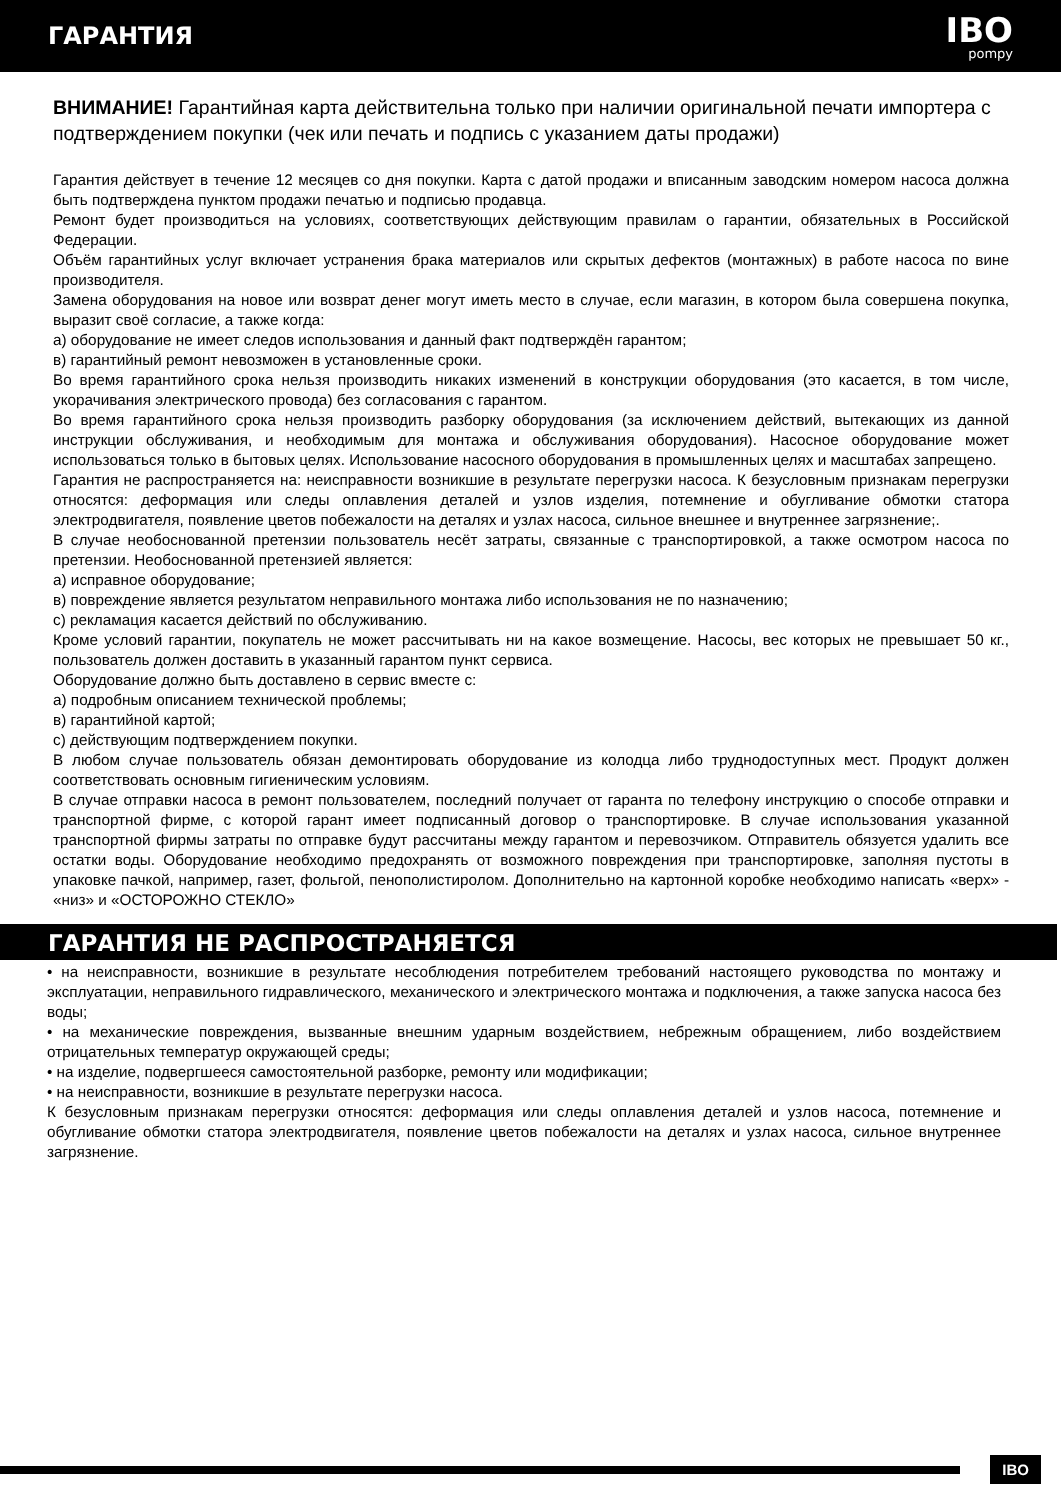ГАРАНТИЯ
IBO
pompy
ВНИМАНИЕ! Гарантийная карта действительна только при наличии оригинальной печати импортера с подтверждением покупки (чек или печать и подпись с указанием даты продажи)
Гарантия действует в течение 12 месяцев со дня покупки. Карта с датой продажи и вписанным заводским номером насоса должна быть подтверждена пунктом продажи печатью и подписью продавца.
Ремонт будет производиться на условиях, соответствующих действующим правилам о гарантии, обязательных в Российской Федерации.
Объём гарантийных услуг включает устранения брака материалов или скрытых дефектов (монтажных) в работе насоса по вине производителя.
Замена оборудования на новое или возврат денег могут иметь место в случае, если магазин, в котором была совершена покупка, выразит своё согласие, а также когда:
а) оборудование не имеет следов использования и данный факт подтверждён гарантом;
в) гарантийный ремонт невозможен в установленные сроки.
Во время гарантийного срока нельзя производить никаких изменений в конструкции оборудования (это касается, в том числе, укорачивания электрического провода) без согласования с гарантом.
Во время гарантийного срока нельзя производить разборку оборудования (за исключением действий, вытекающих из данной инструкции обслуживания, и необходимым для монтажа и обслуживания оборудования). Насосное оборудование может использоваться только в бытовых целях. Использование насосного оборудования в промышленных целях и масштабах запрещено.
Гарантия не распространяется на: неисправности возникшие в результате перегрузки насоса. К безусловным признакам перегрузки относятся: деформация или следы оплавления деталей и узлов изделия, потемнение и обугливание обмотки статора электродвигателя, появление цветов побежалости на деталях и узлах насоса, сильное внешнее и внутреннее загрязнение;.
В случае необоснованной претензии пользователь несёт затраты, связанные с транспортировкой, а также осмотром насоса по претензии. Необоснованной претензией является:
а) исправное оборудование;
в) повреждение является результатом неправильного монтажа либо использования не по назначению;
с) рекламация касается действий по обслуживанию.
Кроме условий гарантии, покупатель не может рассчитывать ни на какое возмещение. Насосы, вес которых не превышает 50 кг., пользователь должен доставить в указанный гарантом пункт сервиса.
Оборудование должно быть доставлено в сервис вместе с:
а) подробным описанием технической проблемы;
в) гарантийной картой;
с) действующим подтверждением покупки.
В любом случае пользователь обязан демонтировать оборудование из колодца либо труднодоступных мест. Продукт должен соответствовать основным гигиеническим условиям.
В случае отправки насоса в ремонт пользователем, последний получает от гаранта по телефону инструкцию о способе отправки и транспортной фирме, с которой гарант имеет подписанный договор о транспортировке. В случае использования указанной транспортной фирмы затраты по отправке будут рассчитаны между гарантом и перевозчиком. Отправитель обязуется удалить все остатки воды. Оборудование необходимо предохранять от возможного повреждения при транспортировке, заполняя пустоты в упаковке пачкой, например, газет, фольгой, пенополистиролом. Дополнительно на картонной коробке необходимо написать «верх» - «низ» и «ОСТОРОЖНО СТЕКЛО»
ГАРАНТИЯ НЕ РАСПРОСТРАНЯЕТСЯ
• на неисправности, возникшие в результате несоблюдения потребителем требований настоящего руководства по монтажу и эксплуатации, неправильного гидравлического, механического и электрического монтажа и подключения, а также запуска насоса без воды;
• на механические повреждения, вызванные внешним ударным воздействием, небрежным обращением, либо воздействием отрицательных температур окружающей среды;
• на изделие, подвергшееся самостоятельной разборке, ремонту или модификации;
• на неисправности, возникшие в результате перегрузки насоса.
К безусловным признакам перегрузки относятся: деформация или следы оплавления деталей и узлов насоса, потемнение и обугливание обмотки статора электродвигателя, появление цветов побежалости на деталях и узлах насоса, сильное внутреннее загрязнение.
IBO